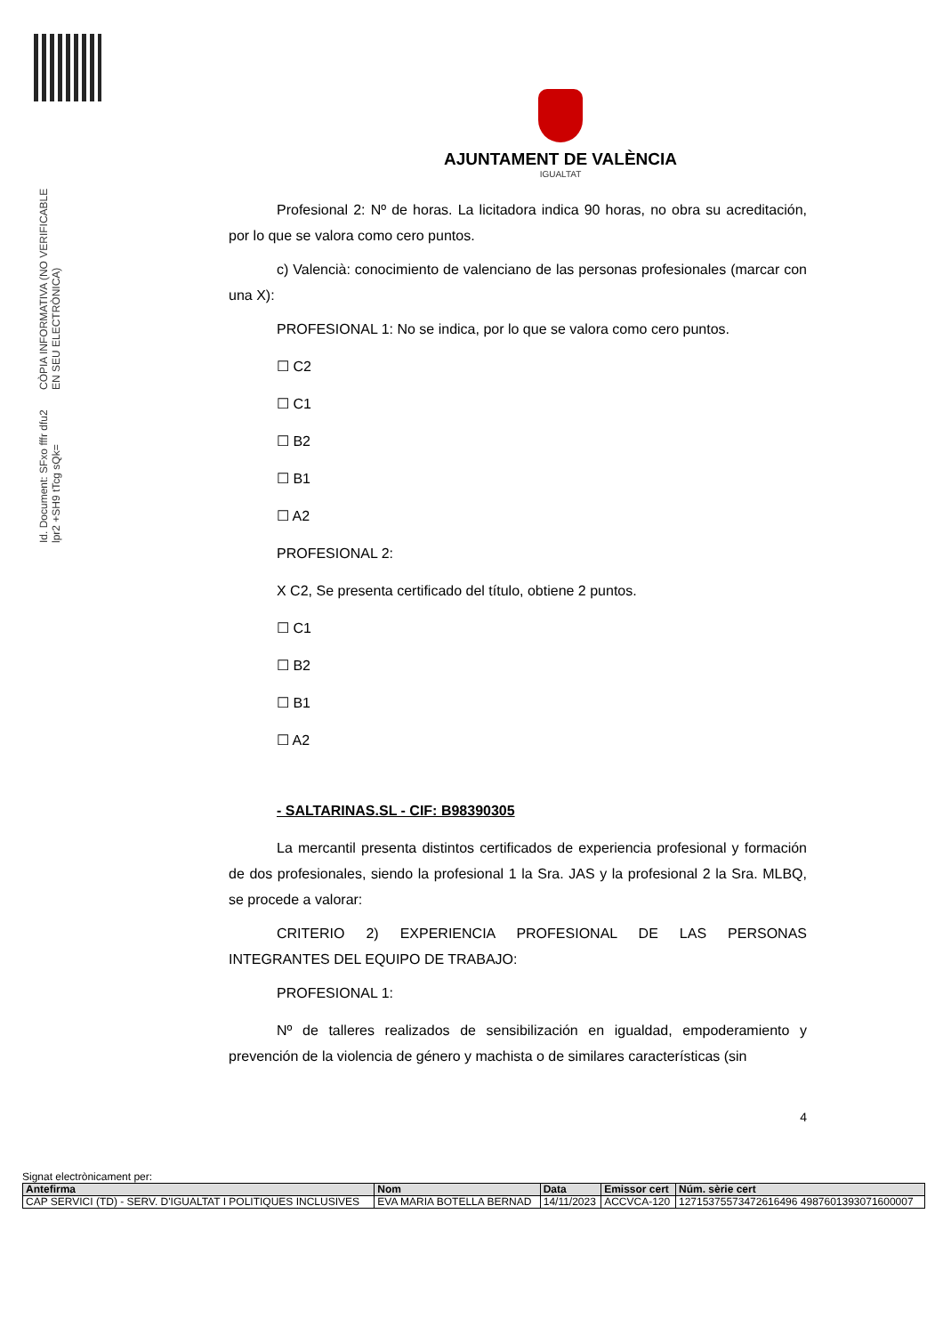Id. Document: SFxo fffr dfu2 lpr2 +SH9 tTcg sQk=
CÒPIA INFORMATIVA (NO VERIFICABLE EN SEU ELECTRÒNICA)
AJUNTAMENT DE VALÈNCIA
IGUALTAT
Profesional 2: Nº de horas. La licitadora indica 90 horas, no obra su acreditación, por lo que se valora como cero puntos.
c) Valencià: conocimiento de valenciano de las personas profesionales (marcar con una X):
PROFESIONAL 1: No se indica, por lo que se valora como cero puntos.
☐ C2
☐ C1
☐ B2
☐ B1
☐ A2
PROFESIONAL 2:
X C2, Se presenta certificado del título, obtiene 2 puntos.
☐ C1
☐ B2
☐ B1
☐ A2
- SALTARINAS.SL - CIF: B98390305
La mercantil presenta distintos certificados de experiencia profesional y formación de dos profesionales, siendo la profesional 1 la Sra. JAS y la profesional 2 la Sra. MLBQ, se procede a valorar:
CRITERIO 2) EXPERIENCIA PROFESIONAL DE LAS PERSONAS INTEGRANTES DEL EQUIPO DE TRABAJO:
PROFESIONAL 1:
Nº de talleres realizados de sensibilización en igualdad, empoderamiento y prevención de la violencia de género y machista o de similares características (sin
4
Signat electrònicament per:
| Antefirma | Nom | Data | Emissor cert | Núm. sèrie cert |
| --- | --- | --- | --- | --- |
| CAP SERVICI (TD) - SERV. D'IGUALTAT I POLITIQUES INCLUSIVES | EVA MARIA BOTELLA BERNAD | 14/11/2023 | ACCVCA-120 | 12715375573472616496 4987601393071600007 |